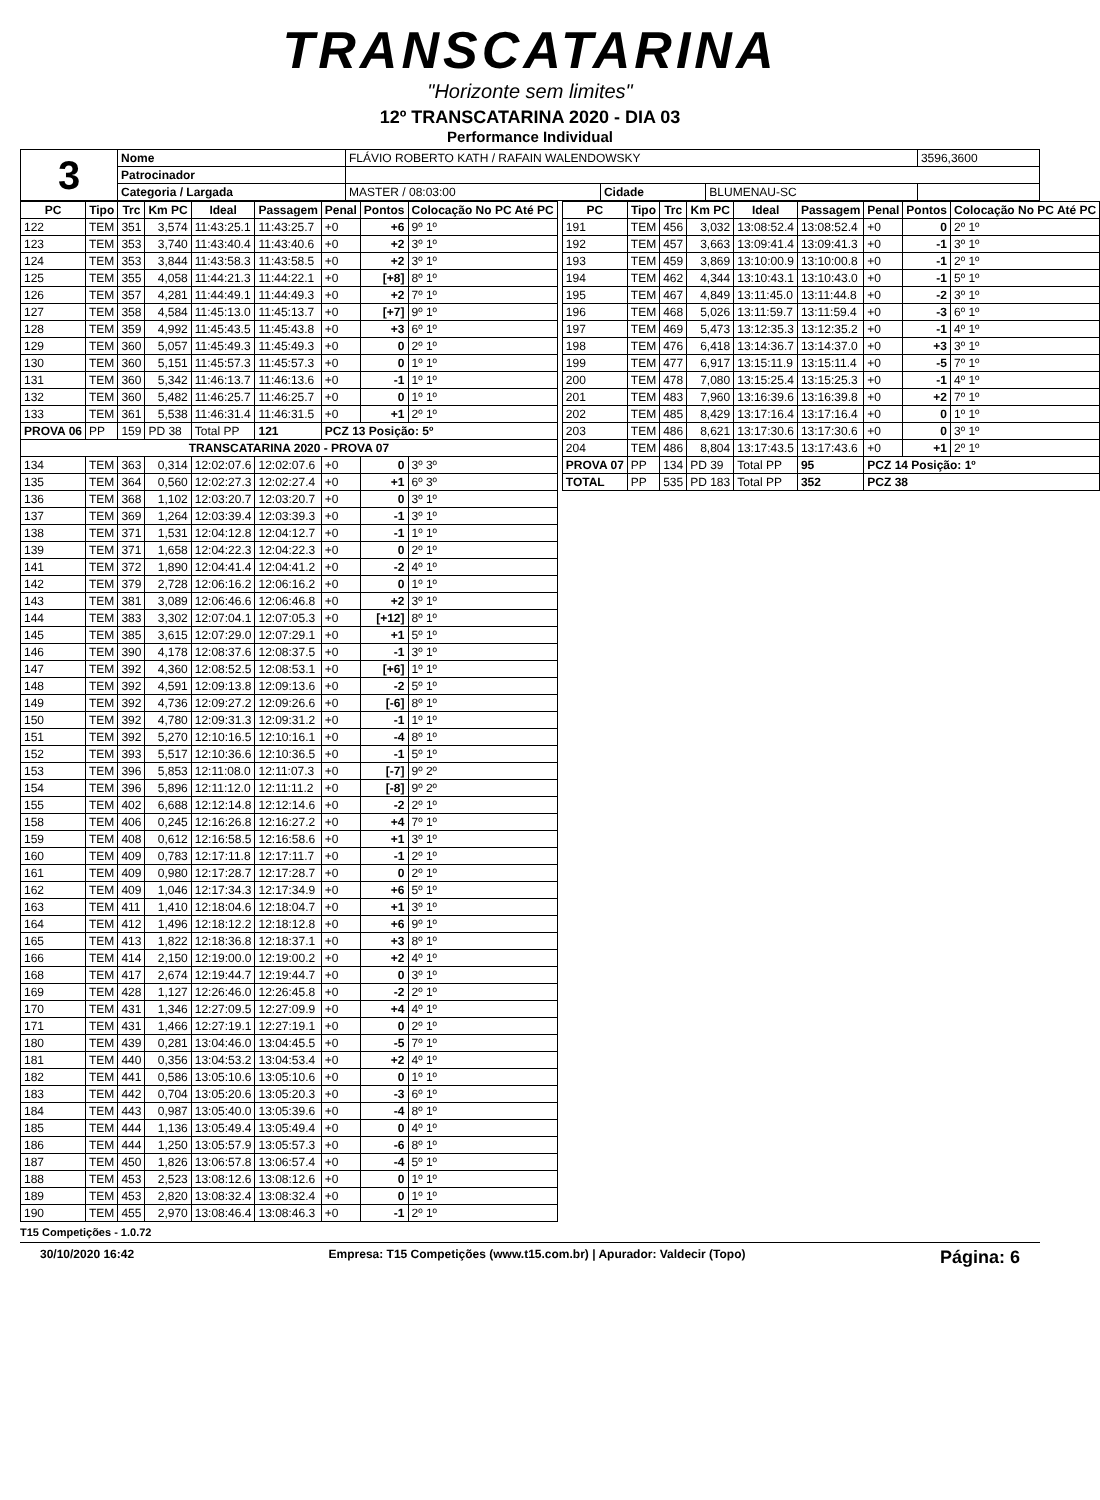TRANSCATARINA
"Horizonte sem limites"
12º TRANSCATARINA 2020 - DIA 03
Performance Individual
| 3 | Nome | FLÁVIO ROBERTO KATH / RAFAIN WALENDOWSKY | | | 3596,3600 |
| | Patrocinador | | | | |
| | Categoria / Largada | MASTER / 08:03:00 | Cidade | BLUMENAU-SC | |
| PC | Tipo | Trc | Km PC | Ideal | Passagem | Penal | Pontos | Colocação No PC Até PC |
| --- | --- | --- | --- | --- | --- | --- | --- | --- |
| 122 | TEM | 351 | 3,574 | 11:43:25.1 | 11:43:25.7 | +0 | +6 | 9º 1º |
| 123 | TEM | 353 | 3,740 | 11:43:40.4 | 11:43:40.6 | +0 | +2 | 3º 1º |
| 124 | TEM | 353 | 3,844 | 11:43:58.3 | 11:43:58.5 | +0 | +2 | 3º 1º |
| 125 | TEM | 355 | 4,058 | 11:44:21.3 | 11:44:22.1 | +0 | [+8] | 8º 1º |
| 126 | TEM | 357 | 4,281 | 11:44:49.1 | 11:44:49.3 | +0 | +2 | 7º 1º |
| 127 | TEM | 358 | 4,584 | 11:45:13.0 | 11:45:13.7 | +0 | [+7] | 9º 1º |
| 128 | TEM | 359 | 4,992 | 11:45:43.5 | 11:45:43.8 | +0 | +3 | 6º 1º |
| 129 | TEM | 360 | 5,057 | 11:45:49.3 | 11:45:49.3 | +0 | 0 | 2º 1º |
| 130 | TEM | 360 | 5,151 | 11:45:57.3 | 11:45:57.3 | +0 | 0 | 1º 1º |
| 131 | TEM | 360 | 5,342 | 11:46:13.7 | 11:46:13.6 | +0 | -1 | 1º 1º |
| 132 | TEM | 360 | 5,482 | 11:46:25.7 | 11:46:25.7 | +0 | 0 | 1º 1º |
| 133 | TEM | 361 | 5,538 | 11:46:31.4 | 11:46:31.5 | +0 | +1 | 2º 1º |
| PROVA 06 | PP | 159 | PD 38 | Total PP | 121 | PCZ 13 Posição: 5º | | |
| TRANSCATARINA 2020 - PROVA 07 | | | | | | | | |
| 134 | TEM | 363 | 0,314 | 12:02:07.6 | 12:02:07.6 | +0 | 0 | 3º 3º |
| 135 | TEM | 364 | 0,560 | 12:02:27.3 | 12:02:27.4 | +0 | +1 | 6º 3º |
| 136 | TEM | 368 | 1,102 | 12:03:20.7 | 12:03:20.7 | +0 | 0 | 3º 1º |
| 137 | TEM | 369 | 1,264 | 12:03:39.4 | 12:03:39.3 | +0 | -1 | 3º 1º |
| 138 | TEM | 371 | 1,531 | 12:04:12.8 | 12:04:12.7 | +0 | -1 | 1º 1º |
| 139 | TEM | 371 | 1,658 | 12:04:22.3 | 12:04:22.3 | +0 | 0 | 2º 1º |
| 141 | TEM | 372 | 1,890 | 12:04:41.4 | 12:04:41.2 | +0 | -2 | 4º 1º |
| 142 | TEM | 379 | 2,728 | 12:06:16.2 | 12:06:16.2 | +0 | 0 | 1º 1º |
| 143 | TEM | 381 | 3,089 | 12:06:46.6 | 12:06:46.8 | +0 | +2 | 3º 1º |
| 144 | TEM | 383 | 3,302 | 12:07:04.1 | 12:07:05.3 | +0 | [+12] | 8º 1º |
| 145 | TEM | 385 | 3,615 | 12:07:29.0 | 12:07:29.1 | +0 | +1 | 5º 1º |
| 146 | TEM | 390 | 4,178 | 12:08:37.6 | 12:08:37.5 | +0 | -1 | 3º 1º |
| 147 | TEM | 392 | 4,360 | 12:08:52.5 | 12:08:53.1 | +0 | [+6] | 1º 1º |
| 148 | TEM | 392 | 4,591 | 12:09:13.8 | 12:09:13.6 | +0 | -2 | 5º 1º |
| 149 | TEM | 392 | 4,736 | 12:09:27.2 | 12:09:26.6 | +0 | [-6] | 8º 1º |
| 150 | TEM | 392 | 4,780 | 12:09:31.3 | 12:09:31.2 | +0 | -1 | 1º 1º |
| 151 | TEM | 392 | 5,270 | 12:10:16.5 | 12:10:16.1 | +0 | -4 | 8º 1º |
| 152 | TEM | 393 | 5,517 | 12:10:36.6 | 12:10:36.5 | +0 | -1 | 5º 1º |
| 153 | TEM | 396 | 5,853 | 12:11:08.0 | 12:11:07.3 | +0 | [-7] | 9º 2º |
| 154 | TEM | 396 | 5,896 | 12:11:12.0 | 12:11:11.2 | +0 | [-8] | 9º 2º |
| 155 | TEM | 402 | 6,688 | 12:12:14.8 | 12:12:14.6 | +0 | -2 | 2º 1º |
| 158 | TEM | 406 | 0,245 | 12:16:26.8 | 12:16:27.2 | +0 | +4 | 7º 1º |
| 159 | TEM | 408 | 0,612 | 12:16:58.5 | 12:16:58.6 | +0 | +1 | 3º 1º |
| 160 | TEM | 409 | 0,783 | 12:17:11.8 | 12:17:11.7 | +0 | -1 | 2º 1º |
| 161 | TEM | 409 | 0,980 | 12:17:28.7 | 12:17:28.7 | +0 | 0 | 2º 1º |
| 162 | TEM | 409 | 1,046 | 12:17:34.3 | 12:17:34.9 | +0 | +6 | 5º 1º |
| 163 | TEM | 411 | 1,410 | 12:18:04.6 | 12:18:04.7 | +0 | +1 | 3º 1º |
| 164 | TEM | 412 | 1,496 | 12:18:12.2 | 12:18:12.8 | +0 | +6 | 9º 1º |
| 165 | TEM | 413 | 1,822 | 12:18:36.8 | 12:18:37.1 | +0 | +3 | 8º 1º |
| 166 | TEM | 414 | 2,150 | 12:19:00.0 | 12:19:00.2 | +0 | +2 | 4º 1º |
| 168 | TEM | 417 | 2,674 | 12:19:44.7 | 12:19:44.7 | +0 | 0 | 3º 1º |
| 169 | TEM | 428 | 1,127 | 12:26:46.0 | 12:26:45.8 | +0 | -2 | 2º 1º |
| 170 | TEM | 431 | 1,346 | 12:27:09.5 | 12:27:09.9 | +0 | +4 | 4º 1º |
| 171 | TEM | 431 | 1,466 | 12:27:19.1 | 12:27:19.1 | +0 | 0 | 2º 1º |
| 180 | TEM | 439 | 0,281 | 13:04:46.0 | 13:04:45.5 | +0 | -5 | 7º 1º |
| 181 | TEM | 440 | 0,356 | 13:04:53.2 | 13:04:53.4 | +0 | +2 | 4º 1º |
| 182 | TEM | 441 | 0,586 | 13:05:10.6 | 13:05:10.6 | +0 | 0 | 1º 1º |
| 183 | TEM | 442 | 0,704 | 13:05:20.6 | 13:05:20.3 | +0 | -3 | 6º 1º |
| 184 | TEM | 443 | 0,987 | 13:05:40.0 | 13:05:39.6 | +0 | -4 | 8º 1º |
| 185 | TEM | 444 | 1,136 | 13:05:49.4 | 13:05:49.4 | +0 | 0 | 4º 1º |
| 186 | TEM | 444 | 1,250 | 13:05:57.9 | 13:05:57.3 | +0 | -6 | 8º 1º |
| 187 | TEM | 450 | 1,826 | 13:06:57.8 | 13:06:57.4 | +0 | -4 | 5º 1º |
| 188 | TEM | 453 | 2,523 | 13:08:12.6 | 13:08:12.6 | +0 | 0 | 1º 1º |
| 189 | TEM | 453 | 2,820 | 13:08:32.4 | 13:08:32.4 | +0 | 0 | 1º 1º |
| 190 | TEM | 455 | 2,970 | 13:08:46.4 | 13:08:46.3 | +0 | -1 | 2º 1º |
| PC | Tipo | Trc | Km PC | Ideal | Passagem | Penal | Pontos | Colocação No PC Até PC |
| --- | --- | --- | --- | --- | --- | --- | --- | --- |
| 191 | TEM | 456 | 3,032 | 13:08:52.4 | 13:08:52.4 | +0 | 0 | 2º 1º |
| 192 | TEM | 457 | 3,663 | 13:09:41.4 | 13:09:41.3 | +0 | -1 | 3º 1º |
| 193 | TEM | 459 | 3,869 | 13:10:00.9 | 13:10:00.8 | +0 | -1 | 2º 1º |
| 194 | TEM | 462 | 4,344 | 13:10:43.1 | 13:10:43.0 | +0 | -1 | 5º 1º |
| 195 | TEM | 467 | 4,849 | 13:11:45.0 | 13:11:44.8 | +0 | -2 | 3º 1º |
| 196 | TEM | 468 | 5,026 | 13:11:59.7 | 13:11:59.4 | +0 | -3 | 6º 1º |
| 197 | TEM | 469 | 5,473 | 13:12:35.3 | 13:12:35.2 | +0 | -1 | 4º 1º |
| 198 | TEM | 476 | 6,418 | 13:14:36.7 | 13:14:37.0 | +0 | +3 | 3º 1º |
| 199 | TEM | 477 | 6,917 | 13:15:11.9 | 13:15:11.4 | +0 | -5 | 7º 1º |
| 200 | TEM | 478 | 7,080 | 13:15:25.4 | 13:15:25.3 | +0 | -1 | 4º 1º |
| 201 | TEM | 483 | 7,960 | 13:16:39.6 | 13:16:39.8 | +0 | +2 | 7º 1º |
| 202 | TEM | 485 | 8,429 | 13:17:16.4 | 13:17:16.4 | +0 | 0 | 1º 1º |
| 203 | TEM | 486 | 8,621 | 13:17:30.6 | 13:17:30.6 | +0 | 0 | 3º 1º |
| 204 | TEM | 486 | 8,804 | 13:17:43.5 | 13:17:43.6 | +0 | +1 | 2º 1º |
| PROVA 07 | PP | 134 | PD 39 | Total PP | 95 | PCZ 14 Posição: 1º | | |
| TOTAL | PP | 535 | PD 183 | Total PP | 352 | PCZ 38 | | |
T15 Competições - 1.0.72
30/10/2020 16:42 Empresa: T15 Competições (www.t15.com.br) | Apurador: Valdecir (Topo) Página: 6